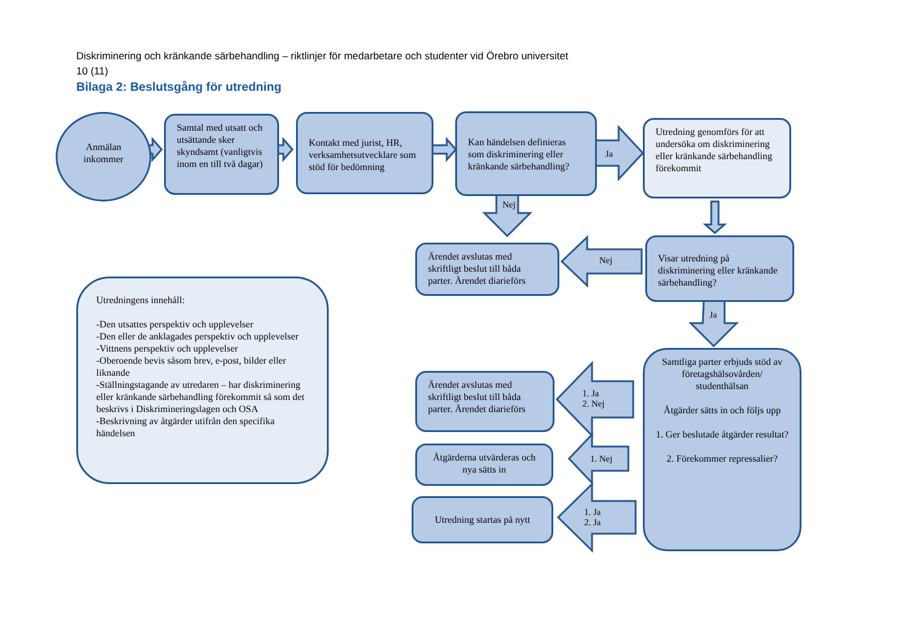Diskriminering och kränkande särbehandling – riktlinjer för medarbetare och studenter vid Örebro universitet
10 (11)
Bilaga 2: Beslutsgång för utredning
Anmälan
inkommer
Samtal med utsatt och utsättande sker skyndsamt (vanligtvis inom en till två dagar)
Kontakt med jurist, HR, verksamhetsutvecklare som stöd för bedömning
Kan händelsen definieras som diskriminering eller kränkande särbehandling?
Ja
Utredning genomförs för att undersöka om diskriminering eller kränkande särbehandling förekommit
Nej
Ärendet avslutas med skriftligt beslut till båda parter. Ärendet diarieförs
Nej
Visar utredning på diskriminering eller kränkande särbehandling?
Ja
Utredningens innehåll:
-Den utsattes perspektiv och upplevelser
-Den eller de anklagades perspektiv och upplevelser
-Vittnens perspektiv och upplevelser
-Oberoende bevis såsom brev, e-post, bilder eller liknande
-Ställningstagande av utredaren – har diskriminering eller kränkande särbehandling förekommit så som det beskrivs i Diskrimineringslagen och OSA
-Beskrivning av åtgärder utifrån den specifika händelsen
Ärendet avslutas med skriftligt beslut till båda parter. Ärendet diarieförs
1. Ja
2. Nej
Samtliga parter erbjuds stöd av företagshälsovården/ studenthälsan
Åtgärder sätts in och följs upp
1. Ger beslutade åtgärder resultat?
2. Förekommer repressalier?
Åtgärderna utvärderas och nya sätts in
1. Nej
Utredning startas på nytt
1. Ja
2. Ja